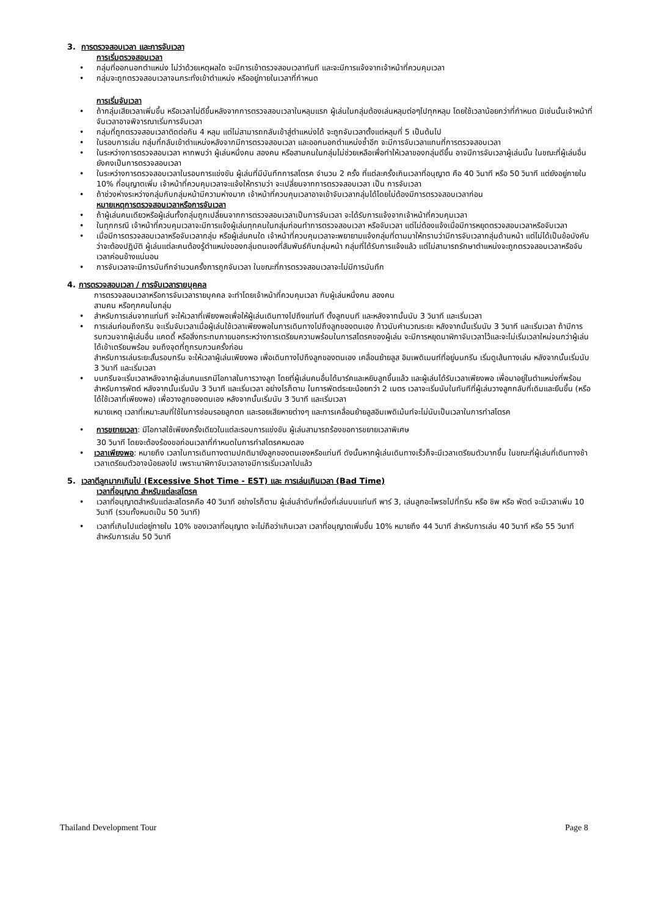3. การตรวจสอบเวลา และการจับเวลา
การเริ่มตรวจสอบเวลา
กลุ่มที่ออกนอกตำแหน่ง ไม่ว่าด้วยเหตุผลใด จะมีการเข้าตรวจสอบเวลาทันที และจะมีการแจ้งจากเจ้าหน้าที่ควบคุมเวลา
กลุ่มจะถูกตรวจสอบเวลาจนกระทั่งเข้าตำแหน่ง หรืออยู่ภายในเวลาที่กำหนด
การเริ่มจับเวลา
ถ้ากลุ่มเสียเวลาเพิ่มขึ้น หรือเวลาไม่ดีขึ้นหลังจากการตรวจสอบเวลาในหลุมแรก ผู้เล่นในกลุ่มต้องเล่นหลุมต่อๆไปทุกหลุม โดยใช้เวลาน้อยกว่าที่กำหนด มิเช่นนั้นเจ้าหน้าที่จับเวลาอาจพิจารณาเริ่มการจับเวลา
กลุ่มที่ถูกตรวจสอบเวลาติดต่อกัน 4 หลุม แต่ไม่สามารถกลับเข้าสู่ตำแหน่งได้ จะถูกจับเวลาตั้งแต่หลุมที่ 5 เป็นต้นไป
ในรอบการเล่น กลุ่มที่กลับเข้าตำแหน่งหลังจากมีการตรวจสอบเวลา และออกนอกตำแหน่งซ้ำอีก จะมีการจับเวลาแทนที่การตรวจสอบเวลา
ในระหว่างการตรวจสอบเวลา หากพบว่า ผู้เล่นหนึ่งคน สองคน หรือสามคนในกลุ่มไม่ช่วยเหลือเพื่อทำให้เวลาของกลุ่มดีขึ้น อาจมีการจับเวลาผู้เล่นนั้น ในขณะที่ผู้เล่นอื่นยังคงเป็นการตรวจสอบเวลา
ในระหว่างการตรวจสอบเวลาในรอบการแข่งขัน ผู้เล่นที่มีบันทึกการสโตรค จำนวน 2 ครั้ง ที่แต่ละครั้งเกินเวลาที่อนุญาต คือ 40 วินาที หรือ 50 วินาที แต่ยังอยู่ภายใน 10% ที่อนุญาตเพิ่ม เจ้าหน้าที่ควบคุมเวลาจะแจ้งให้ทราบว่า จะเปลี่ยนจากการตรวจสอบเวลา เป็น การจับเวลา
ถ้าช่วงห่างระหว่างกลุ่มกับกลุ่มหน้ามีความห่างมาก เจ้าหน้าที่ควบคุมเวลาอาจเข้าจับเวลากลุ่มได้โดยไม่ต้องมีการตรวจสอบเวลาก่อน
หมายเหตุการตรวจสอบเวลาหรือการจับเวลา
ถ้าผู้เล่นคนเดียวหรือผู้เล่นทั้งกลุ่มถูกเปลี่ยนจากการตรวจสอบเวลาเป็นการจับเวลา จะได้รับการแจ้งจากเจ้าหน้าที่ควบคุมเวลา
ในทุกกรณี เจ้าหน้าที่ควบคุมเวลาจะมีการแจ้งผู้เล่นทุกคนในกลุ่มก่อนทำการตรวจสอบเวลา หรือจับเวลา แต่ไม่ต้องแจ้งเมื่อมีการหยุดตรวจสอบเวลาหรือจับเวลา
เมื่อมีการตรวจสอบเวลาหรือจับเวลากลุ่ม หรือผู้เล่นคนใด เจ้าหน้าที่ควบคุมเวลาจะพยายามแจ้งกลุ่มที่ตามมาให้ทราบว่ามีการจับเวลากลุ่มด้านหน้า แต่ไม่ได้เป็นข้อบังคับว่าจะต้องปฏิบัติ ผู้เล่นแต่ละคนต้องรู้ตำแหน่งของกลุ่มตนเองที่สัมพันธ์กับกลุ่มหน้า กลุ่มที่ได้รับการแจ้งแล้ว แต่ไม่สามารถรักษาตำแหน่งจะถูกตรวจสอบเวลาหรือจับเวลาค่อนข้างแน่นอน
การจับเวลาจะมีการบันทึกจำนวนครั้งการถูกจับเวลา ในขณะที่การตรวจสอบเวลาจะไม่มีการบันทึก
4. การตรวจสอบเวลา / การจับเวลารายบุคคล
การตรวจสอบเวลาหรือการจับเวลารายบุคคล จะทำโดยเจ้าหน้าที่ควบคุมเวลา กับผู้เล่นหนึ่งคน สองคน
สามคน หรือทุกคนในกลุ่ม
สำหรับการเล่นจากแท่นที จะให้เวลาที่เพียงพอเพื่อให้ผู้เล่นเดินทางไปถึงแท่นที ตั้งลูกบนที และหลังจากนั้นนับ 3 วินาที และเริ่มเวลา
การเล่นก่อนถึงกรีน จะเริ่มจับเวลาเมื่อผู้เล่นใช้เวลาเพียงพอในการเดินทางไปถึงลูกของตนเอง ก้าวนับคำนวณระยะ หลังจากนั้นเริ่มนับ 3 วินาที และเริ่มเวลา ถ้ามีการรบกวนจากผู้เล่นอื่น แคดดี้ หรือสิ่งกระทบภายนอกระหว่างการเตรียมความพร้อมในการสโตรคของผู้เล่น จะมีการหยุดนาฬิกาจับเวลาไว้และจะไม่เริ่มเวลาใหม่จนกว่าผู้เล่นได้เข้าเตรียมพร้อม จนถึงจุดที่ถูกรบกวนครั้งก่อน
สำหรับการเล่นระยะสั้นรอบกรีน จะให้เวลาผู้เล่นเพียงพอ เพื่อเดินทางไปถึงลูกของตนเอง เคลื่อนย้ายลูส อิมเพดิเมนท์ที่อยู่บนกรีน เริ่มดูเส้นทางเล่น หลังจากนั้นเริ่มนับ 3 วินาที และเริ่มเวลา
บนกรีนจะเริ่มเวลาหลังจากผู้เล่นคนแรกมีโอกาสในการวางลูก โดยที่ผู้เล่นคนอื่นได้มาร์คและหยิบลูกขึ้นแล้ว และผู้เล่นได้รับเวลาเพียงพอ เพื่อมาอยู่ในตำแหน่งที่พร้อมสำหรับการพัตต์ หลังจากนั้นเริ่มนับ 3 วินาที และเริ่มเวลา อย่างไรก็ตาม ในการพัตต์ระยะน้อยกว่า 2 เมตร เวลาจะเริ่มนับในทันทีที่ผู้เล่นวางลูกกลับที่เดิมและยืนขึ้น (หรือ ได้ใช้เวลาที่เพียงพอ) เพื่อวางลูกของตนเอง หลังจากนั้นเริ่มนับ 3 วินาที และเริ่มเวลา
หมายเหตุ เวลาที่เหมาะสมที่ใช้ในการซ่อมรอยลูกตก และรอยเสียหายต่างๆ และการเคลื่อนย้ายลูสอิมเพดิเม้นท์จะไม่นับเป็นเวลาในการทำสโตรค
การขยายเวลา: มีโอกาสใช้เพียงครั้งเดียวในแต่ละรอบการแข่งขัน ผู้เล่นสามารถร้องขอการขยายเวลาพิเศษ
30 วินาที โดยจะต้องร้องขอก่อนเวลาที่กำหนดในการทำสโตรคหมดลง
เวลาเพียงพอ: หมายถึง เวลาในการเดินทางตามปกติมายังลูกของตนเองหรือแท่นที ดังนั้นหากผู้เล่นเดินทางเร็วก็จะมีเวลาเตรียมตัวมากขึ้น ในขณะที่ผู้เล่นที่เดินทางช้า เวลาเตรียมตัวอาจน้อยลงไป เพราะนาฬิกาจับเวลาอาจมีการเริ่มเวลาไปแล้ว
5. เวลาตีลูกมากเกินไป (Excessive Shot Time - EST) และ การเล่นเกินเวลา (Bad Time)
เวลาที่อนุญาต สำหรับแต่ละสโตรค
เวลาที่อนุญาตสำหรับแต่ละสโตรคคือ 40 วินาที อย่างไรก็ตาม ผู้เล่นลำดับที่หนึ่งที่เล่นบนแท่นที พาร์ 3, เล่นลูกอะโพรชไปที่กรีน หรือ ชิพ หรือ พัตต์ จะมีเวลาเพิ่ม 10 วินาที (รวมทั้งหมดเป็น 50 วินาที)
เวลาที่เกินไปแต่อยู่ภายใน 10% ของเวลาที่อนุญาต จะไม่ถือว่าเกินเวลา เวลาที่อนุญาตเพิ่มขึ้น 10% หมายถึง 44 วินาที สำหรับการเล่น 40 วินาที หรือ 55 วินาที สำหรับการเล่น 50 วินาที
Thailand Development Tour Page 8